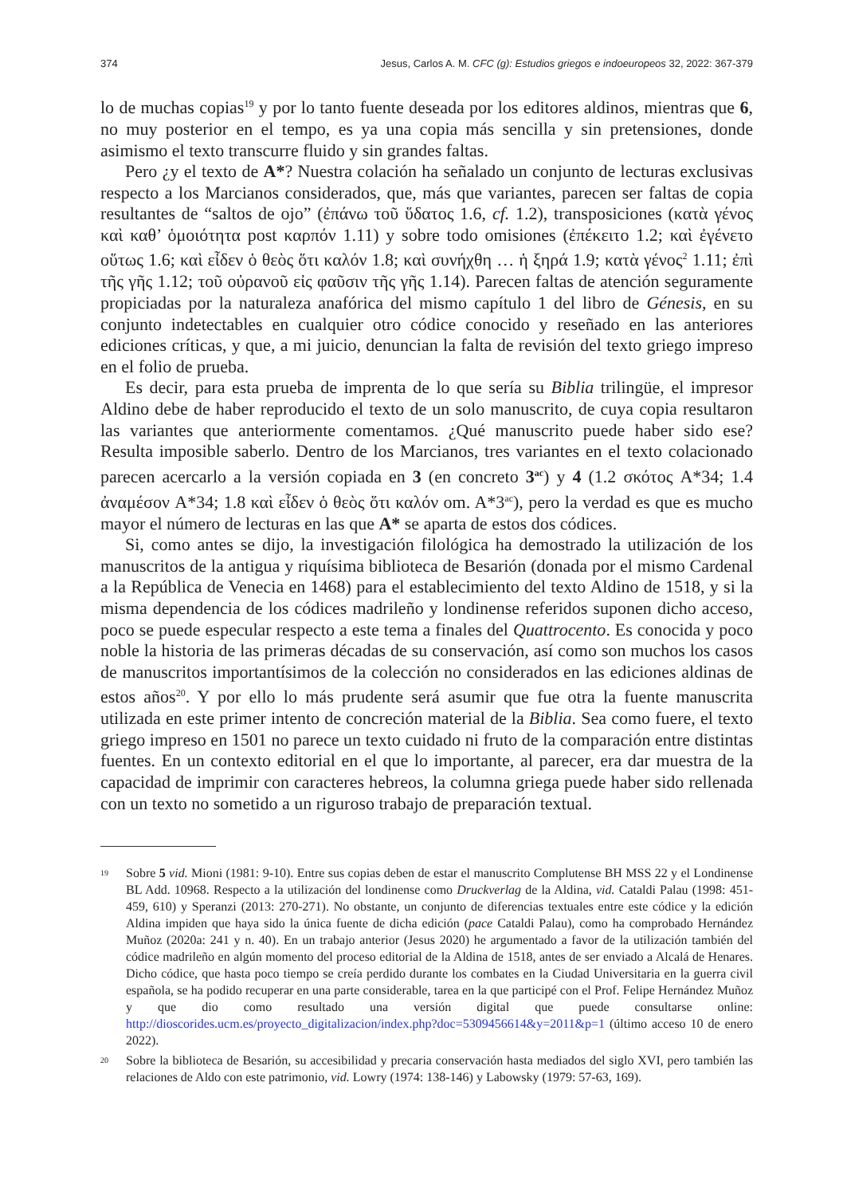374 Jesus, Carlos A. M. CFC (g): Estudios griegos e indoeuropeos 32, 2022: 367-379
lo de muchas copias<sup>19</sup> y por lo tanto fuente deseada por los editores aldinos, mientras que 6, no muy posterior en el tempo, es ya una copia más sencilla y sin pretensiones, donde asimismo el texto transcurre fluido y sin grandes faltas.
Pero ¿y el texto de A*? Nuestra colación ha señalado un conjunto de lecturas exclusivas respecto a los Marcianos considerados, que, más que variantes, parecen ser faltas de copia resultantes de “saltos de ojo” (ἐπάνω τοῦ ὕδατος 1.6, cf. 1.2), transposiciones (κατὰ γένος καὶ καθ’ ὁμοιότητα post καρπόν 1.11) y sobre todo omisiones (ἐπέκειτο 1.2; καὶ ἐγένετο οὕτως 1.6; καὶ εἶδεν ὁ θεὸς ὅτι καλόν 1.8; καὶ συνήχθη … ἡ ξηρά 1.9; κατὰ γένος<sup>2</sup> 1.11; ἐπὶ τῆς γῆς 1.12; τοῦ οὐρανοῦ εἰς φαῦσιν τῆς γῆς 1.14). Parecen faltas de atención seguramente propiciadas por la naturaleza anafórica del mismo capítulo 1 del libro de Génesis, en su conjunto indetectables en cualquier otro códice conocido y reseñado en las anteriores ediciones críticas, y que, a mi juicio, denuncian la falta de revisión del texto griego impreso en el folio de prueba.
Es decir, para esta prueba de imprenta de lo que sería su Biblia trilingüe, el impresor Aldino debe de haber reproducido el texto de un solo manuscrito, de cuya copia resultaron las variantes que anteriormente comentamos. ¿Qué manuscrito puede haber sido ese? Resulta imposible saberlo. Dentro de los Marcianos, tres variantes en el texto colacionado parecen acercarlo a la versión copiada en 3 (en concreto 3<sup>ac</sup>) y 4 (1.2 σκότος A*34; 1.4 ἀναμέσον A*34; 1.8 καὶ εἶδεν ὁ θεὸς ὅτι καλόν om. A*3<sup>ac</sup>), pero la verdad es que es mucho mayor el número de lecturas en las que A* se aparta de estos dos códices.
Si, como antes se dijo, la investigación filológica ha demostrado la utilización de los manuscritos de la antigua y riquísima biblioteca de Besarión (donada por el mismo Cardenal a la República de Venecia en 1468) para el establecimiento del texto Aldino de 1518, y si la misma dependencia de los códices madrileño y londinense referidos suponen dicho acceso, poco se puede especular respecto a este tema a finales del Quattrocento. Es conocida y poco noble la historia de las primeras décadas de su conservación, así como son muchos los casos de manuscritos importantísimos de la colección no considerados en las ediciones aldinas de estos años<sup>20</sup>. Y por ello lo más prudente será asumir que fue otra la fuente manuscrita utilizada en este primer intento de concreción material de la Biblia. Sea como fuere, el texto griego impreso en 1501 no parece un texto cuidado ni fruto de la comparación entre distintas fuentes. En un contexto editorial en el que lo importante, al parecer, era dar muestra de la capacidad de imprimir con caracteres hebreos, la columna griega puede haber sido rellenada con un texto no sometido a un riguroso trabajo de preparación textual.
19 Sobre 5 vid. Mioni (1981: 9-10). Entre sus copias deben de estar el manuscrito Complutense BH MSS 22 y el Londinense BL Add. 10968. Respecto a la utilización del londinense como Druckverlag de la Aldina, vid. Cataldi Palau (1998: 451-459, 610) y Speranzi (2013: 270-271). No obstante, un conjunto de diferencias textuales entre este códice y la edición Aldina impiden que haya sido la única fuente de dicha edición (pace Cataldi Palau), como ha comprobado Hernández Muñoz (2020a: 241 y n. 40). En un trabajo anterior (Jesus 2020) he argumentado a favor de la utilización también del códice madrileño en algún momento del proceso editorial de la Aldina de 1518, antes de ser enviado a Alcalá de Henares. Dicho códice, que hasta poco tiempo se creía perdido durante los combates en la Ciudad Universitaria en la guerra civil española, se ha podido recuperar en una parte considerable, tarea en la que participé con el Prof. Felipe Hernández Muñoz y que dio como resultado una versión digital que puede consultarse online: http://dioscorides.ucm.es/proyecto_digitalizacion/index.php?doc=5309456614&y=2011&p=1 (último acceso 10 de enero 2022).
20 Sobre la biblioteca de Besarión, su accesibilidad y precaria conservación hasta mediados del siglo XVI, pero también las relaciones de Aldo con este patrimonio, vid. Lowry (1974: 138-146) y Labowsky (1979: 57-63, 169).